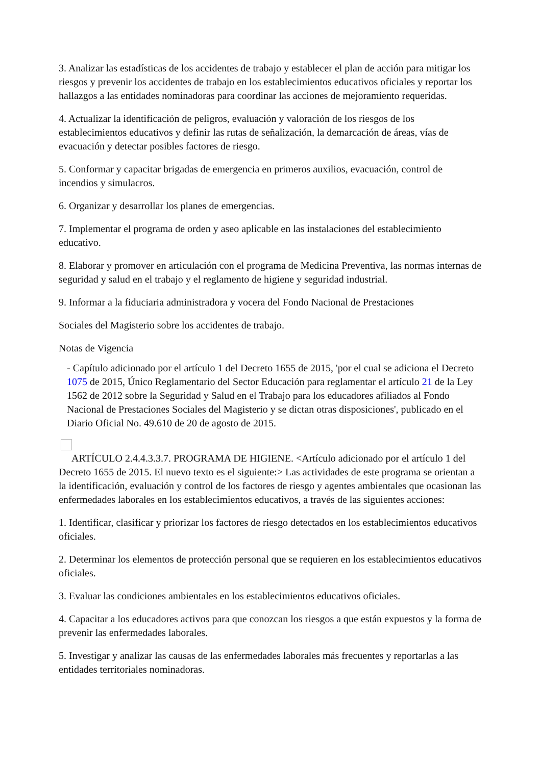3. Analizar las estadísticas de los accidentes de trabajo y establecer el plan de acción para mitigar los riesgos y prevenir los accidentes de trabajo en los establecimientos educativos oficiales y reportar los hallazgos a las entidades nominadoras para coordinar las acciones de mejoramiento requeridas.
4. Actualizar la identificación de peligros, evaluación y valoración de los riesgos de los establecimientos educativos y definir las rutas de señalización, la demarcación de áreas, vías de evacuación y detectar posibles factores de riesgo.
5. Conformar y capacitar brigadas de emergencia en primeros auxilios, evacuación, control de incendios y simulacros.
6. Organizar y desarrollar los planes de emergencias.
7. Implementar el programa de orden y aseo aplicable en las instalaciones del establecimiento educativo.
8. Elaborar y promover en articulación con el programa de Medicina Preventiva, las normas internas de seguridad y salud en el trabajo y el reglamento de higiene y seguridad industrial.
9. Informar a la fiduciaria administradora y vocera del Fondo Nacional de Prestaciones
Sociales del Magisterio sobre los accidentes de trabajo.
Notas de Vigencia
- Capítulo adicionado por el artículo 1 del Decreto 1655 de 2015, 'por el cual se adiciona el Decreto 1075 de 2015, Único Reglamentario del Sector Educación para reglamentar el artículo 21 de la Ley 1562 de 2012 sobre la Seguridad y Salud en el Trabajo para los educadores afiliados al Fondo Nacional de Prestaciones Sociales del Magisterio y se dictan otras disposiciones', publicado en el Diario Oficial No. 49.610 de 20 de agosto de 2015.
ARTÍCULO 2.4.4.3.3.7. PROGRAMA DE HIGIENE. <Artículo adicionado por el artículo 1 del Decreto 1655 de 2015. El nuevo texto es el siguiente:> Las actividades de este programa se orientan a la identificación, evaluación y control de los factores de riesgo y agentes ambientales que ocasionan las enfermedades laborales en los establecimientos educativos, a través de las siguientes acciones:
1. Identificar, clasificar y priorizar los factores de riesgo detectados en los establecimientos educativos oficiales.
2. Determinar los elementos de protección personal que se requieren en los establecimientos educativos oficiales.
3. Evaluar las condiciones ambientales en los establecimientos educativos oficiales.
4. Capacitar a los educadores activos para que conozcan los riesgos a que están expuestos y la forma de prevenir las enfermedades laborales.
5. Investigar y analizar las causas de las enfermedades laborales más frecuentes y reportarlas a las entidades territoriales nominadoras.